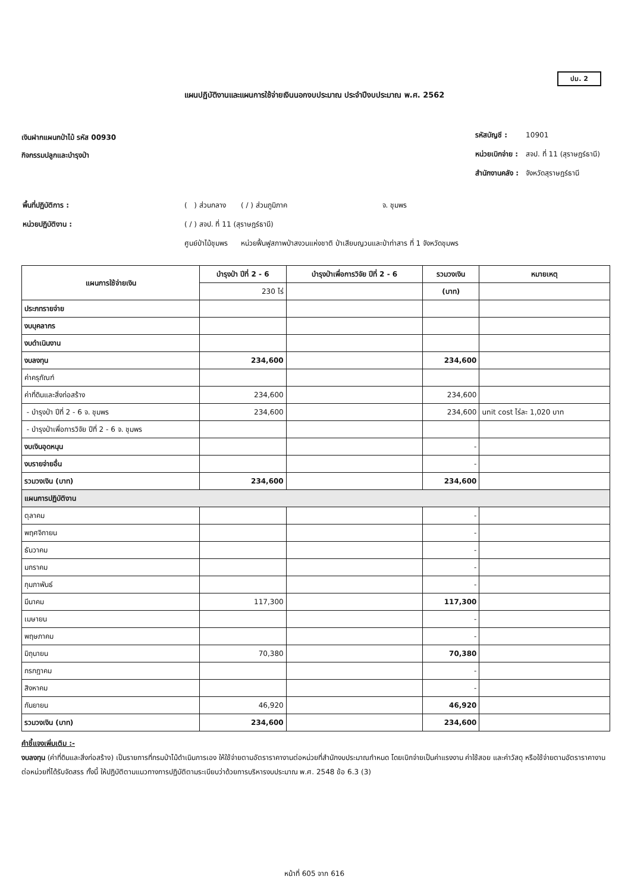ปม. 2
แผนปฏิบัติงานและแผนการใช้จ่ายเงินนอกงบประมาณ ประจำปีงบประมาณ พ.ศ. 2562
เงินฝากแผนกป่าไม้ รหัส 00930
กิจกรรมปลูกและบำรุงป่า
| รหัสบัญชี : | 10901 |
| หน่วยเบิกจ่าย : | สจป. ที่ 11 (สุราษฎร์ธานี) |
| สำนักงานคลัง : | จังหวัดสุราษฎร์ธานี |
| พื้นที่ปฏิบัติการ : | ( ) ส่วนกลาง | ( / ) ส่วนภูมิภาค | จ. ชุมพร |
| หน่วยปฏิบัติงาน : | ( / ) สจป. ที่ 11 (สุราษฎร์ธานี) | | |
| | ศูนย์ป่าไม้ชุมพร | หน่วยฟื้นฟูสภาพป่าสงวนแห่งชาติ ป่าเสียบญวนและป่าท่าสาร ที่ 1 จังหวัดชุมพร | |
| แผนการใช้จ่ายเงิน | บำรุงป่า ปีที่ 2 - 6 | บำรุงป่าเพื่อการวิจัย ปีที่ 2 - 6 | รวมวงเงิน | หมายเหตุ |
| --- | --- | --- | --- | --- |
| | 230 ไร่ | | (บาท) | |
| ประภทรายจ่าย | | | | |
| งบบุคลากร | | | | |
| งบดำเนินงาน | | | | |
| งบลงทุน | 234,600 | | 234,600 | |
| ค่าครุภัณฑ์ | | | | |
| ค่าที่ดินและสิ่งก่อสร้าง | 234,600 | | 234,600 | |
| - บำรุงป่า ปีที่ 2 - 6 จ. ชุมพร | 234,600 | | 234,600 | unit cost ไร่ละ 1,020 บาท |
| - บำรุงป่าเพื่อการวิจัย ปีที่ 2 - 6 จ. ชุมพร | | | | |
| งบเงินอุดหนุน | | | - | |
| งบรายจ่ายอื่น | | | - | |
| รวมวงเงิน (บาท) | 234,600 | | 234,600 | |
| แผนการปฏิบัติงาน | | | | |
| ตุลาคม | | | - | |
| พฤศจิกายน | | | - | |
| ธันวาคม | | | - | |
| มกราคม | | | - | |
| กุมภาพันธ์ | | | - | |
| มีนาคม | 117,300 | | 117,300 | |
| เมษายน | | | - | |
| พฤษภาคม | | | - | |
| มิถุนายน | 70,380 | | 70,380 | |
| กรกฎาคม | | | - | |
| สิงหาคม | | | - | |
| กันยายน | 46,920 | | 46,920 | |
| รวมวงเงิน (บาท) | 234,600 | | 234,600 | |
คำชี้แจงเพิ่มเติม :-
งบลงทุน (ค่าที่ดินและสิ่งก่อสร้าง) เป็นรายการที่กรมป่าไม้ดำเนินการเอง ให้ใช้จ่ายตามอัตราราคางานต่อหน่วยที่สำนักงบประมาณกำหนด โดยเบิกจ่ายเป็นค่าแรงงาน ค่าใช้สอย และค่าวัสดุ หรือใช้จ่ายตามอัตราราคางานต่อหน่วยที่ได้รับจัดสรร ทั้งนี้ ให้ปฏิบัติตามแนวทางการปฏิบัติตามระเบียบว่าด้วยการบริหารงบประมาณ พ.ศ. 2548 ข้อ 6.3 (3)
หน้าที่ 605 จาก 616